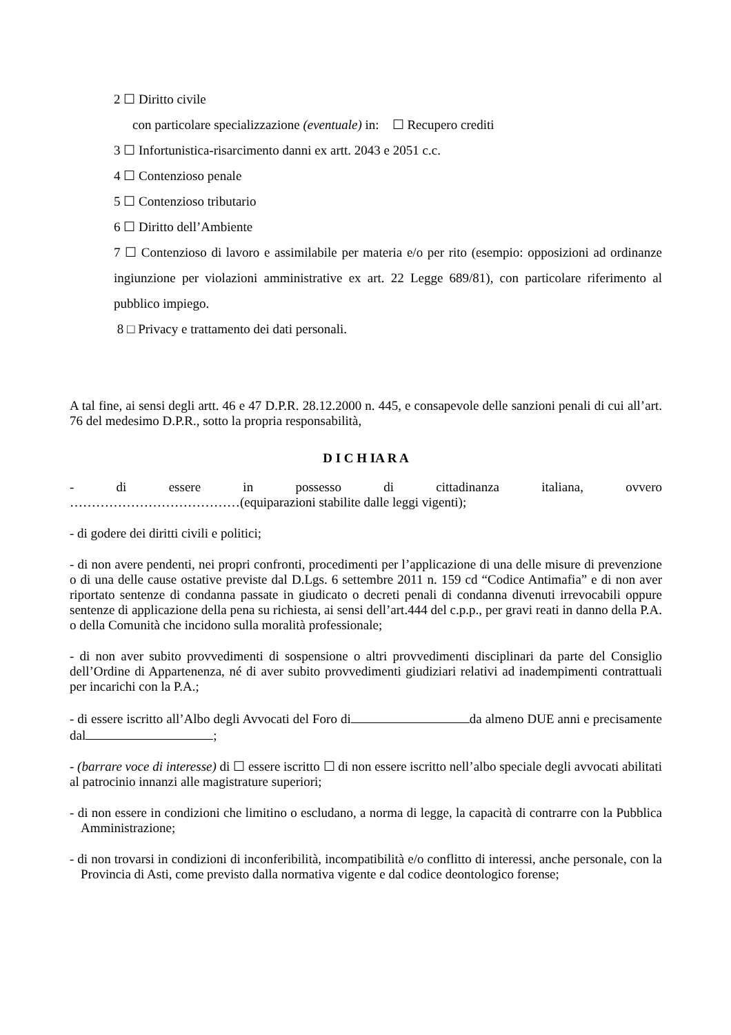2 ☐ Diritto civile
con particolare specializzazione (eventuale) in: ☐ Recupero crediti
3 ☐ Infortunistica-risarcimento danni ex artt. 2043 e 2051 c.c.
4 ☐ Contenzioso penale
5 ☐ Contenzioso tributario
6 ☐ Diritto dell’Ambiente
7 ☐ Contenzioso di lavoro e assimilabile per materia e/o per rito (esempio: opposizioni ad ordinanze ingiunzione per violazioni amministrative ex art. 22 Legge 689/81), con particolare riferimento al pubblico impiego.
8 □ Privacy e trattamento dei dati personali.
A tal fine, ai sensi degli artt. 46 e 47 D.P.R. 28.12.2000 n. 445, e consapevole delle sanzioni penali di cui all’art. 76 del medesimo D.P.R., sotto la propria responsabilità,
D I C H IA R A
- di essere in possesso di cittadinanza italiana, ovvero
…………………………………(equiparazioni stabilite dalle leggi vigenti);
- di godere dei diritti civili e politici;
- di non avere pendenti, nei propri confronti, procedimenti per l’applicazione di una delle misure di prevenzione o di una delle cause ostative previste dal D.Lgs. 6 settembre 2011 n. 159 cd “Codice Antimafia” e di non aver riportato sentenze di condanna passate in giudicato o decreti penali di condanna divenuti irrevocabili oppure sentenze di applicazione della pena su richiesta, ai sensi dell’art.444 del c.p.p., per gravi reati in danno della P.A. o della Comunità che incidono sulla moralità professionale;
- di non aver subito provvedimenti di sospensione o altri provvedimenti disciplinari da parte del Consiglio dell’Ordine di Appartenenza, né di aver subito provvedimenti giudiziari relativi ad inadempimenti contrattuali per incarichi con la P.A.;
- di essere iscritto all’Albo degli Avvocati del Foro di da almeno DUE anni e precisamente dal ;
- (barrare voce di interesse) di ☐ essere iscritto ☐ di non essere iscritto nell’albo speciale degli avvocati abilitati al patrocinio innanzi alle magistrature superiori;
- di non essere in condizioni che limitino o escludano, a norma di legge, la capacità di contrarre con la Pubblica Amministrazione;
- di non trovarsi in condizioni di inconferibilità, incompatibilità e/o conflitto di interessi, anche personale, con la Provincia di Asti, come previsto dalla normativa vigente e dal codice deontologico forense;